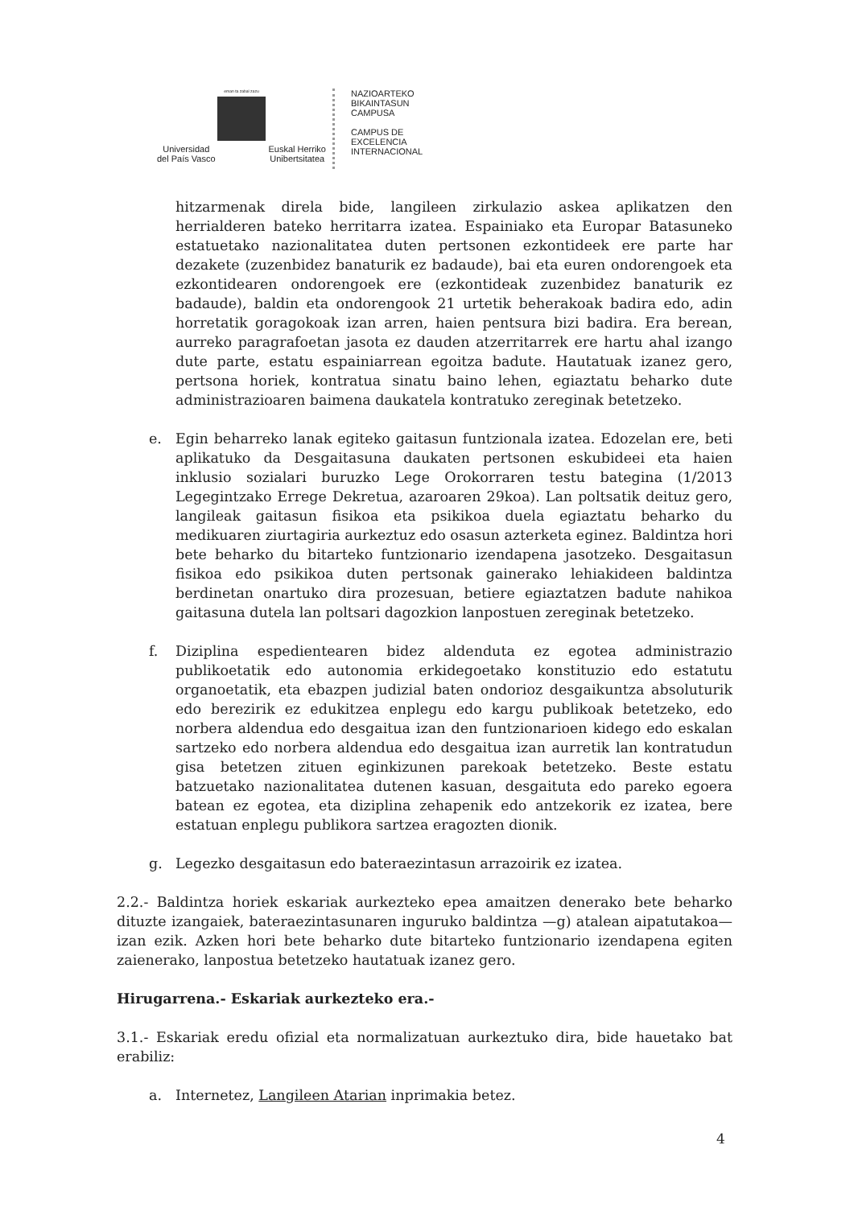eman ta zabal zazu
Universidad
del País Vasco
Euskal Herriko
Unibertsitatea
NAZIOARTEKO
BIKAINTASUN
CAMPUSA
CAMPUS DE
EXCELENCIA
INTERNACIONAL
hitzarmenak direla bide, langileen zirkulazio askea aplikatzen den herrialderen bateko herritarra izatea. Espainiako eta Europar Batasuneko estatuetako nazionalitatea duten pertsonen ezkontideek ere parte har dezakete (zuzenbidez banaturik ez badaude), bai eta euren ondorengoek eta ezkontidearen ondorengoek ere (ezkontideak zuzenbidez banaturik ez badaude), baldin eta ondorengook 21 urtetik beherakoak badira edo, adin horretatik goragokoak izan arren, haien pentsura bizi badira. Era berean, aurreko paragrafoetan jasota ez dauden atzerritarrek ere hartu ahal izango dute parte, estatu espainiarrean egoitza badute. Hautatuak izanez gero, pertsona horiek, kontratua sinatu baino lehen, egiaztatu beharko dute administrazioaren baimena daukatela kontratuko zereginak betetzeko.
e. Egin beharreko lanak egiteko gaitasun funtzionala izatea. Edozelan ere, beti aplikatuko da Desgaitasuna daukaten pertsonen eskubideei eta haien inklusio sozialari buruzko Lege Orokorraren testu bategina (1/2013 Legegintzako Errege Dekretua, azaroaren 29koa). Lan poltsatik deituz gero, langileak gaitasun fisikoa eta psikikoa duela egiaztatu beharko du medikuaren ziurtagiria aurkeztuz edo osasun azterketa eginez. Baldintza hori bete beharko du bitarteko funtzionario izendapena jasotzeko. Desgaitasun fisikoa edo psikikoa duten pertsonak gainerako lehiakideen baldintza berdinetan onartuko dira prozesuan, betiere egiaztatzen badute nahikoa gaitasuna dutela lan poltsari dagozkion lanpostuen zereginak betetzeko.
f. Diziplina espedientearen bidez aldenduta ez egotea administrazio publikoetatik edo autonomia erkidegoetako konstituzio edo estatutu organoetatik, eta ebazpen judizial baten ondorioz desgaikuntza absoluturik edo berezirik ez edukitzea enplegu edo kargu publikoak betetzeko, edo norbera aldendua edo desgaitua izan den funtzionarioen kidego edo eskalan sartzeko edo norbera aldendua edo desgaitua izan aurretik lan kontratudun gisa betetzen zituen eginkizunen parekoak betetzeko. Beste estatu batzuetako nazionalitatea dutenen kasuan, desgaituta edo pareko egoera batean ez egotea, eta diziplina zehapenik edo antzekorik ez izatea, bere estatuan enplegu publikora sartzea eragozten dionik.
g. Legezko desgaitasun edo bateraezintasun arrazoirik ez izatea.
2.2.- Baldintza horiek eskariak aurkezteko epea amaitzen denerako bete beharko dituzte izangaiek, bateraezintasunaren inguruko baldintza —g) atalean aipatutakoa— izan ezik. Azken hori bete beharko dute bitarteko funtzionario izendapena egiten zaienerako, lanpostua betetzeko hautatuak izanez gero.
Hirugarrena.- Eskariak aurkezteko era.-
3.1.- Eskariak eredu ofizial eta normalizatuan aurkeztuko dira, bide hauetako bat erabiliz:
a. Internetez, Langileen Atarian inprimakia betez.
4